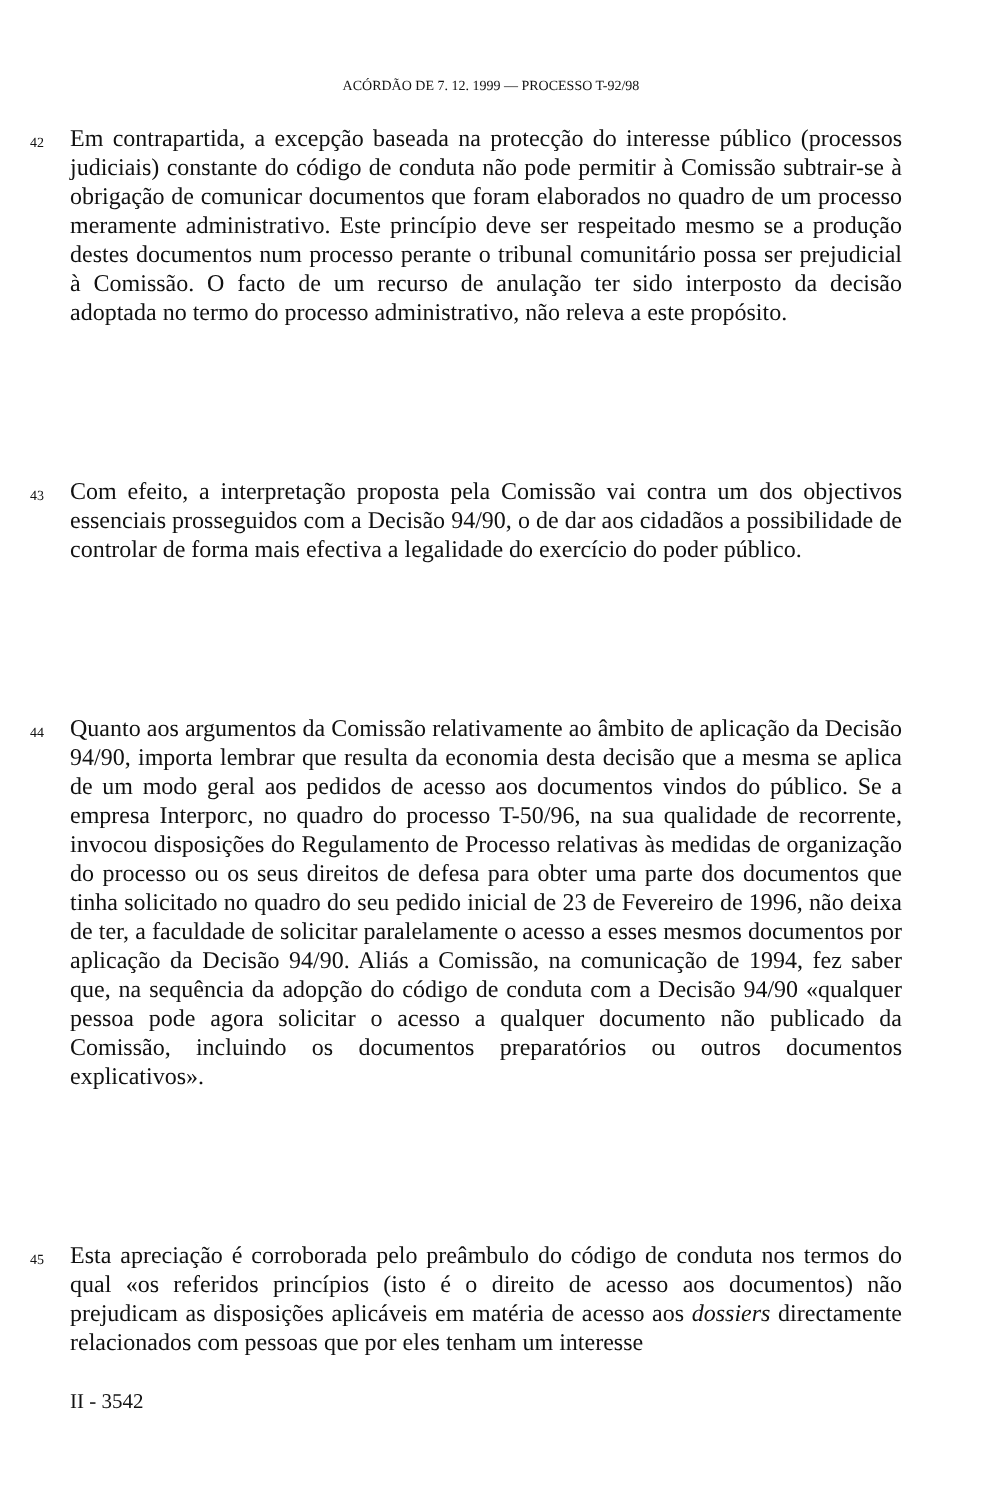ACÓRDÃO DE 7. 12. 1999 — PROCESSO T-92/98
42
Em contrapartida, a excepção baseada na protecção do interesse público (processos judiciais) constante do código de conduta não pode permitir à Comissão subtrair-se à obrigação de comunicar documentos que foram elaborados no quadro de um processo meramente administrativo. Este princípio deve ser respeitado mesmo se a produção destes documentos num processo perante o tribunal comunitário possa ser prejudicial à Comissão. O facto de um recurso de anulação ter sido interposto da decisão adoptada no termo do processo administrativo, não releva a este propósito.
43
Com efeito, a interpretação proposta pela Comissão vai contra um dos objectivos essenciais prosseguidos com a Decisão 94/90, o de dar aos cidadãos a possibilidade de controlar de forma mais efectiva a legalidade do exercício do poder público.
44
Quanto aos argumentos da Comissão relativamente ao âmbito de aplicação da Decisão 94/90, importa lembrar que resulta da economia desta decisão que a mesma se aplica de um modo geral aos pedidos de acesso aos documentos vindos do público. Se a empresa Interporc, no quadro do processo T-50/96, na sua qualidade de recorrente, invocou disposições do Regulamento de Processo relativas às medidas de organização do processo ou os seus direitos de defesa para obter uma parte dos documentos que tinha solicitado no quadro do seu pedido inicial de 23 de Fevereiro de 1996, não deixa de ter, a faculdade de solicitar paralelamente o acesso a esses mesmos documentos por aplicação da Decisão 94/90. Aliás a Comissão, na comunicação de 1994, fez saber que, na sequência da adopção do código de conduta com a Decisão 94/90 «qualquer pessoa pode agora solicitar o acesso a qualquer documento não publicado da Comissão, incluindo os documentos preparatórios ou outros documentos explicativos».
45
Esta apreciação é corroborada pelo preâmbulo do código de conduta nos termos do qual «os referidos princípios (isto é o direito de acesso aos documentos) não prejudicam as disposições aplicáveis em matéria de acesso aos dossiers directamente relacionados com pessoas que por eles tenham um interesse
II - 3542